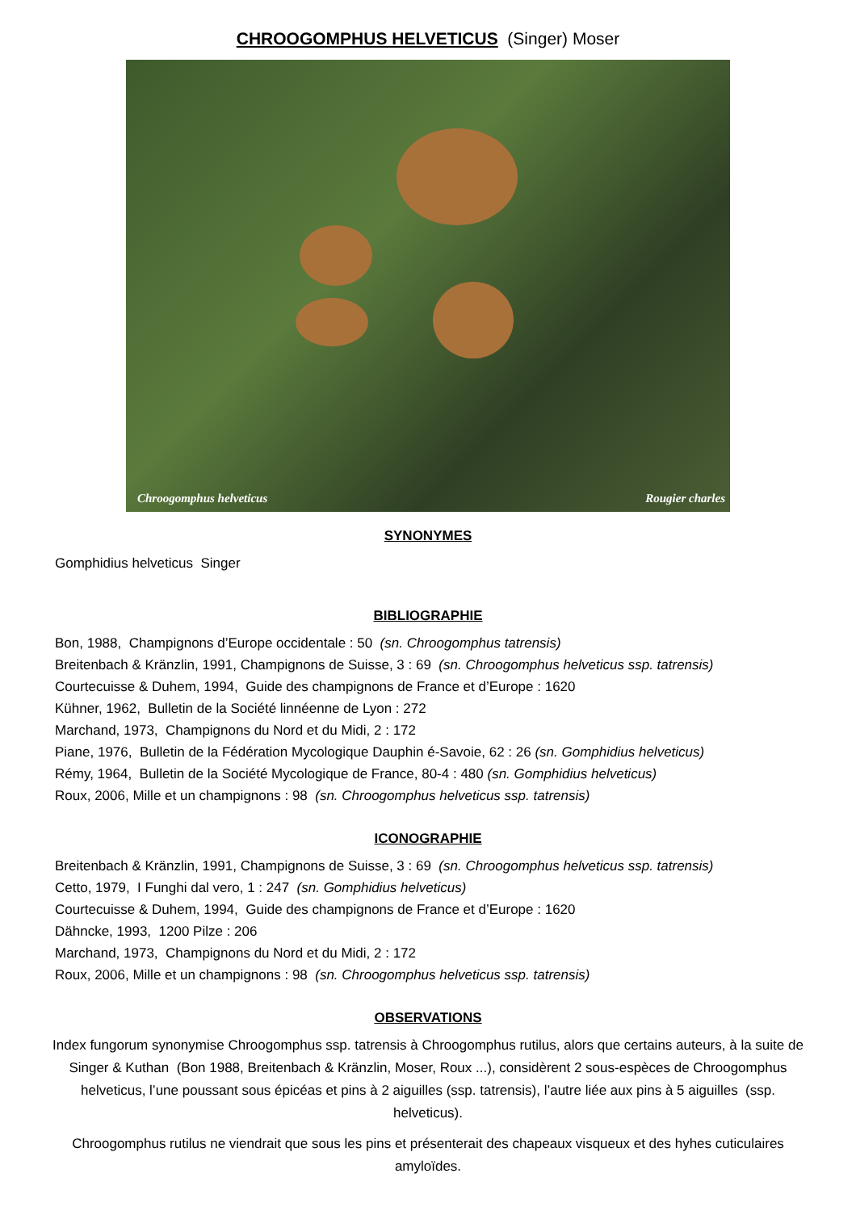CHROOGOMPHUS HELVETICUS (Singer) Moser
Chroogomphus helveticus Rougier charles
SYNONYMES
Gomphidius helveticus Singer
BIBLIOGRAPHIE
Bon, 1988, Champignons d’Europe occidentale : 50 (sn. Chroogomphus tatrensis)
Breitenbach & Kränzlin, 1991, Champignons de Suisse, 3 : 69 (sn. Chroogomphus helveticus ssp. tatrensis)
Courtecuisse & Duhem, 1994, Guide des champignons de France et d’Europe : 1620
Kühner, 1962, Bulletin de la Société linnéenne de Lyon : 272
Marchand, 1973, Champignons du Nord et du Midi, 2 : 172
Piane, 1976, Bulletin de la Fédération Mycologique Dauphin é-Savoie, 62 : 26 (sn. Gomphidius helveticus)
Rémy, 1964, Bulletin de la Société Mycologique de France, 80-4 : 480 (sn. Gomphidius helveticus)
Roux, 2006, Mille et un champignons : 98 (sn. Chroogomphus helveticus ssp. tatrensis)
ICONOGRAPHIE
Breitenbach & Kränzlin, 1991, Champignons de Suisse, 3 : 69 (sn. Chroogomphus helveticus ssp. tatrensis)
Cetto, 1979, I Funghi dal vero, 1 : 247 (sn. Gomphidius helveticus)
Courtecuisse & Duhem, 1994, Guide des champignons de France et d’Europe : 1620
Dähncke, 1993, 1200 Pilze : 206
Marchand, 1973, Champignons du Nord et du Midi, 2 : 172
Roux, 2006, Mille et un champignons : 98 (sn. Chroogomphus helveticus ssp. tatrensis)
OBSERVATIONS
Index fungorum synonymise Chroogomphus ssp. tatrensis à Chroogomphus rutilus, alors que certains auteurs, à la suite de Singer & Kuthan (Bon 1988, Breitenbach & Kränzlin, Moser, Roux ...), considèrent 2 sous-espèces de Chroogomphus helveticus, l’une poussant sous épicéas et pins à 2 aiguilles (ssp. tatrensis), l’autre liée aux pins à 5 aiguilles (ssp. helveticus).
Chroogomphus rutilus ne viendrait que sous les pins et présenterait des chapeaux visqueux et des hyhes cuticulaires amyloïdes.